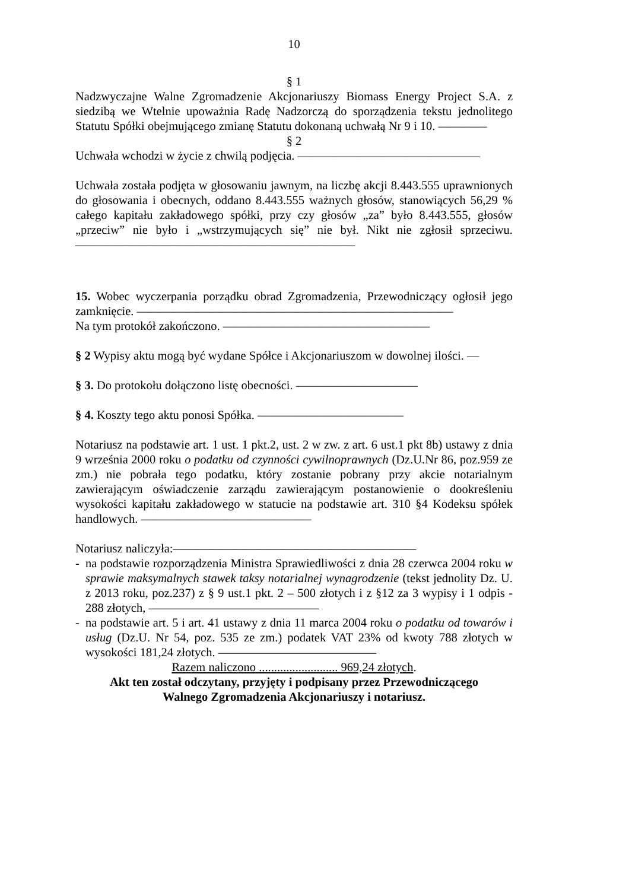10
§ 1
Nadzwyczajne Walne Zgromadzenie Akcjonariuszy Biomass Energy Project S.A. z siedzibą we Wtelnie upoważnia Radę Nadzorczą do sporządzenia tekstu jednolitego Statutu Spółki obejmującego zmianę Statutu dokonaną uchwałą Nr 9 i 10. ————
§ 2
Uchwała wchodzi w życie z chwilą podjęcia. ———————————————
Uchwała została podjęta w głosowaniu jawnym, na liczbę akcji 8.443.555 uprawnionych do głosowania i obecnych, oddano 8.443.555 ważnych głosów, stanowiących 56,29 % całego kapitału zakładowego spółki, przy czy głosów „za” było 8.443.555, głosów „przeciw” nie było i „wstrzymujących się” nie był. Nikt nie zgłosił sprzeciwu. ———————————————————————
15. Wobec wyczerpania porządku obrad Zgromadzenia, Przewodniczący ogłosił jego zamknięcie. ——————————————————————————
Na tym protokół zakończono. —————————————————
§ 2 Wypisy aktu mogą być wydane Spółce i Akcjonariuszom w dowolnej ilości. —
§ 3. Do protokołu dołączono listę obecności. ——————————
§ 4. Koszty tego aktu ponosi Spółka. ————————————
Notariusz na podstawie art. 1 ust. 1 pkt.2, ust. 2 w zw. z art. 6 ust.1 pkt 8b) ustawy z dnia 9 września 2000 roku o podatku od czynności cywilnoprawnych (Dz.U.Nr 86, poz.959 ze zm.) nie pobrała tego podatku, który zostanie pobrany przy akcie notarialnym zawierającym oświadczenie zarządu zawierającym postanowienie o dookreśleniu wysokości kapitału zakładowego w statucie na podstawie art. 310 §4 Kodeksu spółek handlowych. ——————————————
Notariusz naliczyła:————————————————————
- na podstawie rozporządzenia Ministra Sprawiedliwości z dnia 28 czerwca 2004 roku w sprawie maksymalnych stawek taksy notarialnej wynagrodzenie (tekst jednolity Dz. U. z 2013 roku, poz.237) z § 9 ust.1 pkt. 2 – 500 złotych i z §12 za 3 wypisy i 1 odpis - 288 złotych, ——————————————
- na podstawie art. 5 i art. 41 ustawy z dnia 11 marca 2004 roku o podatku od towarów i usług (Dz.U. Nr 54, poz. 535 ze zm.) podatek VAT 23% od kwoty 788 złotych w wysokości 181,24 złotych. —————————————
Razem naliczono .......................... 969,24 złotych.
Akt ten został odczytany, przyjęty i podpisany przez Przewodniczącego
Walnego Zgromadzenia Akcjonariuszy i notariusz.